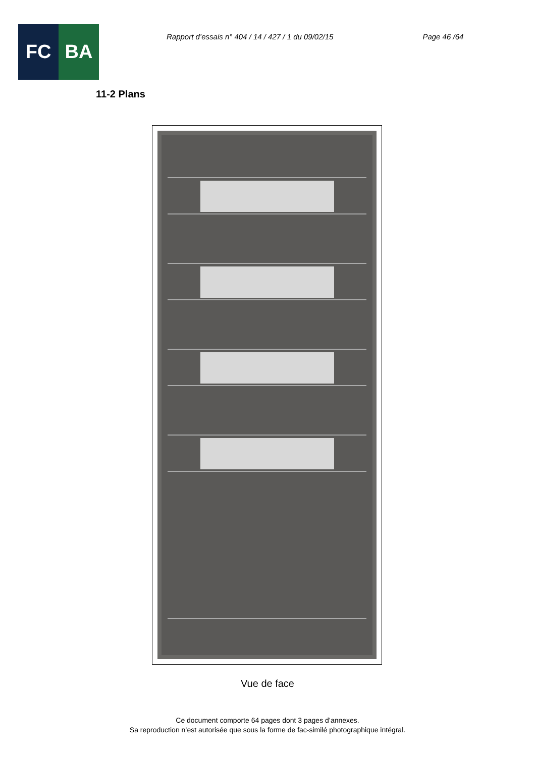FC BA
Rapport d’essais n° 404 / 14 / 427 / 1 du 09/02/15
Page 46 /64
11-2 Plans
Vue de face
Ce document comporte 64 pages dont 3 pages d’annexes.
Sa reproduction n’est autorisée que sous la forme de fac-similé photographique intégral.